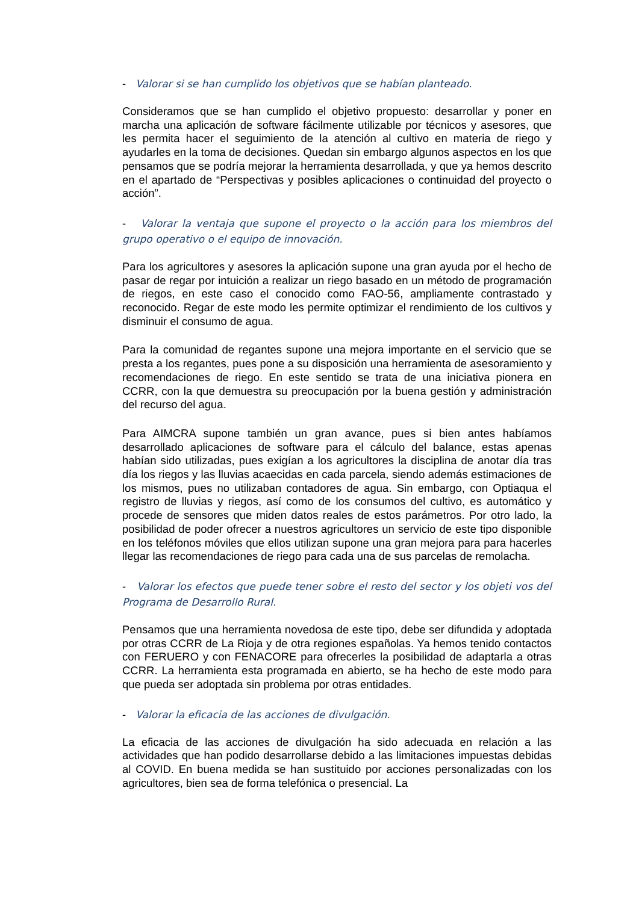- Valorar si se han cumplido los objetivos que se habían planteado.
Consideramos que se han cumplido el objetivo propuesto: desarrollar y poner en marcha una aplicación de software fácilmente utilizable por técnicos y asesores, que les permita hacer el seguimiento de la atención al cultivo en materia de riego y ayudarles en la toma de decisiones. Quedan sin embargo algunos aspectos en los que pensamos que se podría mejorar la herramienta desarrollada, y que ya hemos descrito en el apartado de “Perspectivas y posibles aplicaciones o continuidad del proyecto o acción”.
- Valorar la ventaja que supone el proyecto o la acción para los miembros del grupo operativo o el equipo de innovación.
Para los agricultores y asesores la aplicación supone una gran ayuda por el hecho de pasar de regar por intuición a realizar un riego basado en un método de programación de riegos, en este caso el conocido como FAO-56, ampliamente contrastado y reconocido. Regar de este modo les permite optimizar el rendimiento de los cultivos y disminuir el consumo de agua.
Para la comunidad de regantes supone una mejora importante en el servicio que se presta a los regantes, pues pone a su disposición una herramienta de asesoramiento y recomendaciones de riego. En este sentido se trata de una iniciativa pionera en CCRR, con la que demuestra su preocupación por la buena gestión y administración del recurso del agua.
Para AIMCRA supone también un gran avance, pues si bien antes habíamos desarrollado aplicaciones de software para el cálculo del balance, estas apenas habían sido utilizadas, pues exigían a los agricultores la disciplina de anotar día tras día los riegos y las lluvias acaecidas en cada parcela, siendo además estimaciones de los mismos, pues no utilizaban contadores de agua. Sin embargo, con Optiaqua el registro de lluvias y riegos, así como de los consumos del cultivo, es automático y procede de sensores que miden datos reales de estos parámetros. Por otro lado, la posibilidad de poder ofrecer a nuestros agricultores un servicio de este tipo disponible en los teléfonos móviles que ellos utilizan supone una gran mejora para para hacerles llegar las recomendaciones de riego para cada una de sus parcelas de remolacha.
- Valorar los efectos que puede tener sobre el resto del sector y los objeti vos del Programa de Desarrollo Rural.
Pensamos que una herramienta novedosa de este tipo, debe ser difundida y adoptada por otras CCRR de La Rioja y de otra regiones españolas. Ya hemos tenido contactos con FERUERO y con FENACORE para ofrecerles la posibilidad de adaptarla a otras CCRR. La herramienta esta programada en abierto, se ha hecho de este modo para que pueda ser adoptada sin problema por otras entidades.
- Valorar la eficacia de las acciones de divulgación.
La eficacia de las acciones de divulgación ha sido adecuada en relación a las actividades que han podido desarrollarse debido a las limitaciones impuestas debidas al COVID. En buena medida se han sustituido por acciones personalizadas con los agricultores, bien sea de forma telefónica o presencial. La